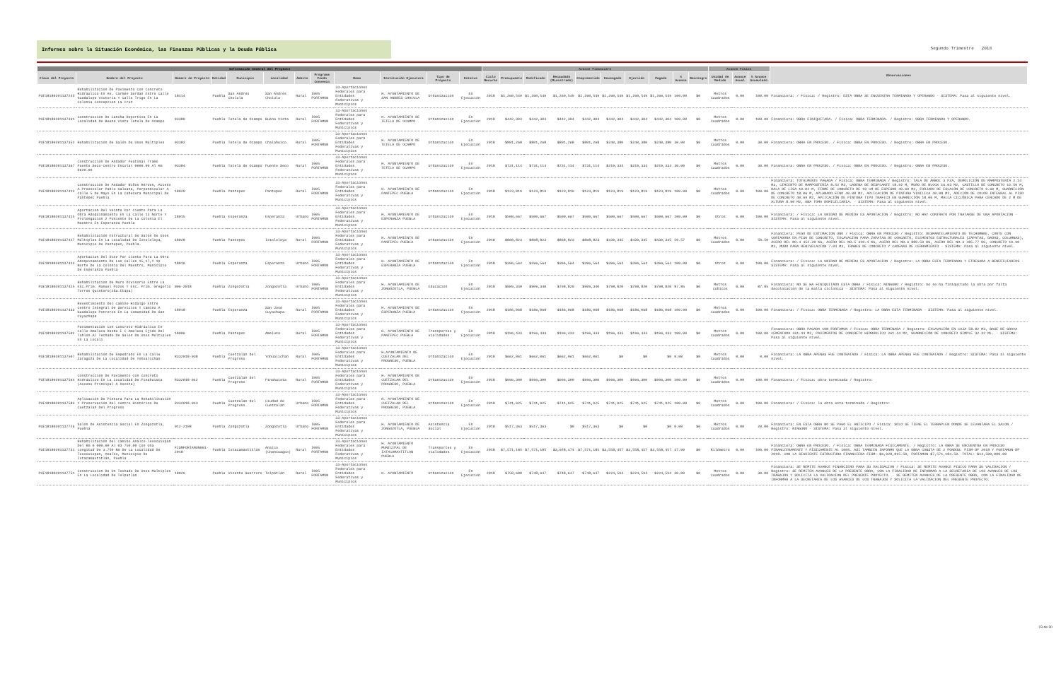Informes sobre la Situación Económica, las Finanzas Públicas y la Deuda Pública
Segundo Trimestre 2018
| Información General del Proyecto | | | | | | | | | | | | Avance Financiero | | | | | | | | | | Avance Físico | | | Observaciones |
| --- | --- | --- | --- | --- | --- | --- | --- | --- | --- | --- | --- | --- | --- | --- | --- | --- | --- | --- | --- | --- | --- | --- | --- | --- | --- |
| Clave del Proyecto | Nombre del Proyecto | Número de Proyecto | Entidad | Municipio | Localidad | Ámbito | Programa Fondo Convenio | Ramo | Institución Ejecutora | Tipo de Proyecto | Estatus | Ciclo Recurso | Presupuesto | Modificado | Recaudado (Ministrado) | Comprometido | Devengado | Ejercido | Pagado | % Avance | Reintegro | Unidad de Medida | Avance Anual | % Avance Acumulado | |
| PUE18180201137245 | Rehabilitacion De Pavimento Con Concreto Hidraulico En Av. Carmen Serdan Entre Calle Guadalupe Victoria Y Calle Trigo En La Colonia Concepcion La Cruz | 18414 | Puebla | San Andrés Cholula | San Andrés Cholula | Rural | I005 FORTAMUN | 33-Aportaciones Federales para Entidades Federativas y Municipios | H. AYUNTAMIENTO DE SAN ANDRES CHOLULA | Urbanización | En Ejecución | 2018 | $1,260,549 | $1,260,549 | $1,260,549 | $1,260,549 | $1,260,549 | $1,260,549 | $1,260,549 | 100.00 | $0 | Metros Cuadrados | 0.00 | 100.00 | Financiera: / Física: / Registro: ESTA OBRA SE ENCUENTRA TERMINADA Y OPERANDO - SISTEMA: Pasa al siguiente nivel. |
| PUE18180201137331 | Construcción De Cancha Deportiva En La Localidad De Buena Vista Tetela De Ocampo | 03380 | Puebla | Tetela de Ocampo | Buena Vista | Rural | I005 FORTAMUN | 33-Aportaciones Federales para Entidades Federativas y Municipios | H. AYUNTAMIENTO DE TETELA DE OCAMPO | Urbanización | En Ejecución | 2018 | $442,304 | $442,304 | $442,304 | $442,304 | $442,304 | $442,304 | $442,304 | 100.00 | $0 | Metros Cuadrados | 0.00 | 100.00 | Financiera: OBRA FINIQUITADA. / Física: OBRA TERMINADA. / Registro: OBRA TERMINADA Y OPERANDO. |
| PUE18180201137352 | Rehabilitación De Salón De Usos Múltiples | 03382 | Puebla | Tetela de Ocampo | Chalahuico | Rural | I005 FORTAMUN | 33-Aportaciones Federales para Entidades Federativas y Municipios | H. AYUNTAMIENTO DE TETELA DE OCAMPO | Urbanización | En Ejecución | 2018 | $801,268 | $801,268 | $801,268 | $801,268 | $240,380 | $240,380 | $240,380 | 30.00 | $0 | Metros Cuadrados | 0.00 | 30.00 | Financiera: OBRA EN PROCESO. / Física: OBRA EN PROCESO. / Registro: OBRA EN PROCESO. |
| PUE18180201137367 | Construcción De Andador Peatonal Tramo Puente Seco-Centro Escolar 0000.00 Al Km 0620.00 | 03384 | Puebla | Tetela de Ocampo | Puente Seco | Rural | I005 FORTAMUN | 33-Aportaciones Federales para Entidades Federativas y Municipios | H. AYUNTAMIENTO DE TETELA DE OCAMPO | Urbanización | En Ejecución | 2018 | $731,114 | $731,114 | $731,114 | $731,114 | $219,334 | $219,334 | $219,334 | 30.00 | $0 | Metros Cuadrados | 0.00 | 30.00 | Financiera: OBRA EN PROCESO. / Física: OBRA EN PROCESO. / Registro: OBRA EN PROCESO. |
| PUE18180201137412 | Construcción De Andador Niños Héroes, Acceso A Preescolar Pablo Galeana, Perpendicular A Calle 5 De Mayo En La Cabecera Municipal De Pantepec Puebla | 18020 | Puebla | Pantepec | Pantepec | Rural | I005 FORTAMUN | 33-Aportaciones Federales para Entidades Federativas y Municipios | H. AYUNTAMIENTO DE PANTEPEC PUEBLA | Urbanización | En Ejecución | 2018 | $123,819 | $123,819 | $123,819 | $123,819 | $123,819 | $123,819 | $123,819 | 100.00 | $0 | Metros Cuadrados | 0.00 | 100.00 | Financiera: TOTALMENTE PAGADA / Física: OBRA TERMINADA / Registro: TALA DE ÁRBOL 3 PZA, DEMOLICIÓN DE MAMPOSTERÍA 2.14 M3, CIMIENTO DE MAMPOSTERÍA 8.52 M3, CADENA DE DESPLANTE 18.92 M, MURO DE BLOCK 16.03 M2, CASTILLO DE CONCRETO 12.50 M, DALA DE LIGA 10.02 M, FIRME DE CONCRETO DE 10 CM DE ESPESOR 40.69 M2, FORJADO DE ESCALÓN DE CONCRETO 9.60 M, GUARNICIÓN DE CONCRETO 18.06 M, APLANADO FINO 40.08 M2, APLICACIÓN DE PINTURA VINILICA 40.08 M2, ADICIÓN DE COLOR INTEGRAL AL PISO DE CONCRETO 40.69 M2, APLICACIÓN DE PINTURA TIPO TRAFICO EN GUARNICIÓN 18.06 M, MALLA CICLÓNICA PARA CERCADO DE 2 M DE ALTURA 8.90 M2, UNA TOMA DOMICILIARIA. - SISTEMA: Pasa al siguiente nivel. |
| PUE18180201137415 | Aportacion Del Veinte Por Ciento Para La Obra Adoquinamiento En La Calle 13 Norte Y Prolongacion 2 Poniente De La Colonia El Maestro En Esperanza Puebla | 18015 | Puebla | Esperanza | Esperanza | Urbano | I005 FORTAMUN | 33-Aportaciones Federales para Entidades Federativas y Municipios | H. AYUNTAMIENTO DE ESPERANZA PUEBLA | Urbanización | En Ejecución | 2018 | $500,667 | $500,667 | $500,667 | $500,667 | $500,667 | $500,667 | $500,667 | 100.00 | $0 | Otros | 0.00 | 100.00 | Financiera: / Física: LA UNIDAD DE MEDIDA ES APORTACION / Registro: NO HAY CONTRATO POR TRATARSE DE UNA APORTACION - SISTEMA: Pasa al siguiente nivel. |
| PUE18180201137417 | Rehabilitación Estructural De Salón De Usos Múltiples En La Localidad De Ixtololoya, Municipio De Pantepec, Puebla. | 18028 | Puebla | Pantepec | Ixtololoya | Rural | I005 FORTAMUN | 33-Aportaciones Federales para Entidades Federativas y Municipios | H. AYUNTAMIENTO DE PANTEPEC PUEBLA | Urbanización | En Ejecución | 2018 | $868,823 | $868,823 | $868,823 | $868,823 | $439,345 | $439,345 | $439,345 | 50.57 | $0 | Metros Cuadrados | 0.00 | 50.50 | Financiera: PEGO DE ESTIMACION UNO / Física: OBRA EN PROCESO / Registro: DESMANTELAMIENTO DE TECHUMBRE, CORTE CON CORTADORA EN PISO DE CONCRETO, EXCAVACION PARA ZAPATAS DE CONCRETO, ELEMENTOS ESTRUCTURALES (ZAPATAS, DADOS, COLUMNAS), ACERO DEL NO.4 452.28 KG, ACERO DEL NO.5 310.4 KG, ACERO DEL NO.6 880.59 KG, ACERO DEL NO.3 485.77 KG, CONCRETO 19.90 M3, MURO PARA RENIVELACION 7.04 M3, TRABES DE CONCRETO Y CADENAS DE CERRAMIENTO - SISTEMA: Pasa al siguiente nivel. |
| PUE18180201137424 | Aportacion Del Diez Por Ciento Para La Obra Adoquinamiento De Las Calles 15,17,Y 19 Norte De La Colonia Del Maestro, Municipio De Esperanza Puebla | 18016 | Puebla | Esperanza | Esperanza | Urbano | I005 FORTAMUN | 33-Aportaciones Federales para Entidades Federativas y Municipios | H. AYUNTAMIENTO DE ESPERANZA PUEBLA | Urbanización | En Ejecución | 2018 | $396,564 | $396,564 | $396,564 | $396,564 | $396,564 | $396,564 | $396,564 | 100.00 | $0 | Otros | 0.00 | 100.00 | Financiera: / Física: LA UNIDAD DE MEDIDA ES APORTACION / Registro: LA OBRA ESTA TERMINADA Y ETREGADA A BENEFICIARIOS - SISTEMA: Pasa al siguiente nivel. |
| PUE18180201137425 | Rehabilitacion De Muro Divisorio Entre La Esc.Prim. Manuel Pozos Y Esc. Prim. Gregorio Torres Quintero(2da.Etapa) | 006-2018 | Puebla | Zongozotla | Zongozotla | Urbano | I005 FORTAMUN | 33-Aportaciones Federales para Entidades Federativas y Municipios | H. AYUNTAMIENTO DE ZONGOZOTLA, PUEBLA | Educación | En Ejecución | 2018 | $909,340 | $909,340 | $798,820 | $909,340 | $798,820 | $798,820 | $798,820 | 87.85 | $0 | Metros cúbicos | 0.00 | 87.85 | Financiera: NO SE HA FINIQUITADO ESTA OBRA / Física: NINGUNO / Registro: no se ha finiquitado la obra por falta decolocacion de la malla ciclonica - SISTEMA: Pasa al siguiente nivel. |
| PUE18180201137433 | Revestimiento Del Camino Hidalgo Entre Centro Integral De Servicios Y Camino A Guadalupe Potreros En La Comunidad De San Cuyachapa | 18018 | Puebla | Esperanza | San José Cuyachapa | Rural | I005 FORTAMUN | 33-Aportaciones Federales para Entidades Federativas y Municipios | H. AYUNTAMIENTO DE ESPERANZA PUEBLA | Urbanización | En Ejecución | 2018 | $186,068 | $186,068 | $186,068 | $186,068 | $186,068 | $186,068 | $186,068 | 100.00 | $0 | Metros Cuadrados | 0.00 | 100.00 | Financiera: / Física: OBRA TERMINADA / Registro: LA OBRA ESTA TERMINADA - SISTEMA: Pasa al siguiente nivel. |
| PUE18180201137502 | Pavimentación Con Concreto Hidráulico En Calle Ameluca Desde E C Ameluca Ejido Del Tablón Al Techado De Salón De Usos Múltiples En La Locali | 18006 | Puebla | Pantepec | Ameluca | Rural | I005 FORTAMUN | 33-Aportaciones Federales para Entidades Federativas y Municipios | H. AYUNTAMIENTO DE PANTEPEC PUEBLA | Transportes y vialidades | En Ejecución | 2018 | $196,433 | $196,433 | $196,433 | $196,433 | $196,433 | $196,433 | $196,433 | 100.00 | $0 | Metros Cuadrados | 0.00 | 100.00 | Financiera: OBRA PAGADA CON FORTAMUN / Física: OBRA TERMINADA / Registro: EXCAVACIÓN EN CAJA 58.82 M3, BASE DE GRAVA CEMENTADA 261.44 M2, PAVIMENTOS DE CONCRETO HIDRÁULICO 261.44 M2, GUARNICIÓN DE CONCRETO SIMPLE 32.32 ML. - SISTEMA: Pasa al siguiente nivel. |
| PUE18180201137507 | Rehabilitación De Empedrado En La Calle Zaragoza De La Localidad De Yohualichan | R332018-038 | Puebla | Cuetzalan del Progreso | Yohualichan | Rural | I005 FORTAMUN | 33-Aportaciones Federales para Entidades Federativas y Municipios | H.AYUNTAMIENTO DE CUETZALAN DEL PROGRESO, PUEBLA | Urbanización | En Ejecución | 2018 | $662,061 | $662,061 | $662,061 | $662,061 | $0 | $0 | $0 | 0.00 | $0 | Metros Cuadrados | 0.00 | 0.00 | Financiera: LA OBRA APENAS FUE CONTRATADA / Física: LA OBRA APENAS FUE CONTRATADA / Registro: SISTEMA: Pasa al siguiente nivel. |
| PUE18180201137564 | Construcción De Pavimento Con Concreto Hidráulico En La Localidad De Pinahuista (Acceso Principal A Xocota) | R332018-042 | Puebla | Cuetzalan del Progreso | Pinahuista | Rural | I005 FORTAMUN | 33-Aportaciones Federales para Entidades Federativas y Municipios | H. AYUNTAMIENTO DE CUETZALAN DEL PROGRESO, PUEBLA | Urbanización | En Ejecución | 2018 | $996,300 | $996,300 | $996,300 | $996,300 | $996,300 | $996,300 | $996,300 | 100.00 | $0 | Metros Cuadrados | 0.00 | 100.00 | Financiera: / Física: obra terminada / Registro: |
| PUE18180201137583 | Aplicación De Pintura Para La Rehabilitación Y Preservación Del Centro Histórico De Cuetzalan Del Progreso | R332018-043 | Puebla | Cuetzalan del Progreso | Ciudad de Cuetzalan | Urbano | I005 FORTAMUN | 33-Aportaciones Federales para Entidades Federativas y Municipios | H. AYUNTAMIENTO DE CUETZALAN DEL PROGRESO, PUEBLA | Urbanización | En Ejecución | 2018 | $741,925 | $741,925 | $741,925 | $741,925 | $741,925 | $741,925 | $741,925 | 100.00 | $0 | Metros Cuadrados | 0.00 | 100.00 | Financiera: / Física: la obra esta terminada / Registro: |
| PUE18180201137726 | Salon De Asistencia Social En Zongozotla, Puebla | 012-2108 | Puebla | Zongozotla | Zongozotla | Urbano | I005 FORTAMUN | 33-Aportaciones Federales para Entidades Federativas y Municipios | H. AYUNTAMIENTO DE ZONGOZOTLA, PUEBLA | Asistencia Social | En Ejecución | 2018 | $517,363 | $517,363 | $0 | $517,363 | $0 | $0 | $0 | 0.00 | $0 | Metros Cuadrados | 0.00 | 20.00 | Financiera: EN ESTA OBRA NO SE PAGO EL ANTICIPO / Física: SOLO SE TIENE EL TERRAPLEN DONDE SE LEVANTARA EL SALON / Registro: NINGUNO - SISTEMA: Pasa al siguiente nivel. |
| PUE18180201137741 | Rehabilitación Del Camino Analco-Texocuixpan Del Km 0 000.00 Al 03 750.00 Con Una Longitud De 3.750 Km De La Localidad De Texocuixpan, Analco, Municipio De Ixtacamaxtitlán, Puebla | FISMFORTAMUN001-2018 | Puebla | Ixtacamaxtitlán | Analco (Chancuagco) | Rural | I005 FORTAMUN | 33-Aportaciones Federales para Entidades Federativas y Municipios | H. AYUNTAMIENTO MUNICIPAL DE IXTACAMAXTITLAN PUEBLA | Transportes y vialidades | En Ejecución | 2018 | $7,571,185 | $7,571,185 | $3,028,474 | $7,571,185 | $3,558,457 | $3,558,457 | $3,558,457 | 47.00 | $0 | Kilómetro | 0.00 | 100.00 | Financiera: OBRA EN PROCESO. / Física: OBRA TERMINADA FISICAMENTE. / Registro: LA OBRA SE ENCUENTRA EN PROCESO FINANCIERAMENTE Y FÍSICAMENTE AL 100%. ASI TAMBIEN INFORMO QUE LA OBRA CONSTA DE 2 FONDOS: FISM-DF 2018 Y FORTAMUN-DF 2018. CON LA SIGUIENTE ESTRUCTURA FINANCIERA FISM: $6,928,815.50, FORTAMUN $7,571,184.50. TOTAL: $14,500,000.00 |
| PUE18180201137751 | Construccion De Un Techado De Usos Multiples En La Localidad De Telpatlan | 18029 | Puebla | Vicente Guerrero | Telpatlán | Rural | I005 FORTAMUN | 33-Aportaciones Federales para Entidades Federativas y Municipios | H. AYUNTAMIENTO | Urbanización | En Ejecución | 2018 | $750,680 | $748,647 | $748,647 | $748,647 | $224,594 | $224,594 | $224,594 | 30.00 | $0 | Metros Cuadrados | 0.00 | 30.00 | Financiera: SE REMITE AVANCE FINANCIERO PARA SU VALIDACION / Física: SE REMITE AVANCE FISICO PARA SU VALIDACION / Registro: SE REMITEN AVANCES DE LA PRESENTE OBRA, CON LA FINALIDAD DE INFORMAR A LA SECRETARIA DE LOS AVANCES DE LOS TRABAJOS Y SOLICITA LA VALIDACION DEL PRESENTE PROYECTO. - SE REMITEN AVANCES DE LA PRESENTE OBRA, CON LA FINALIDAD DE INFORMAR A LA SECRETARIA DE LOS AVANCES DE LOS TRABAJOS Y SOLICITA LA VALIDACION DEL PRESENTE PROYECTO. |
23 de 30